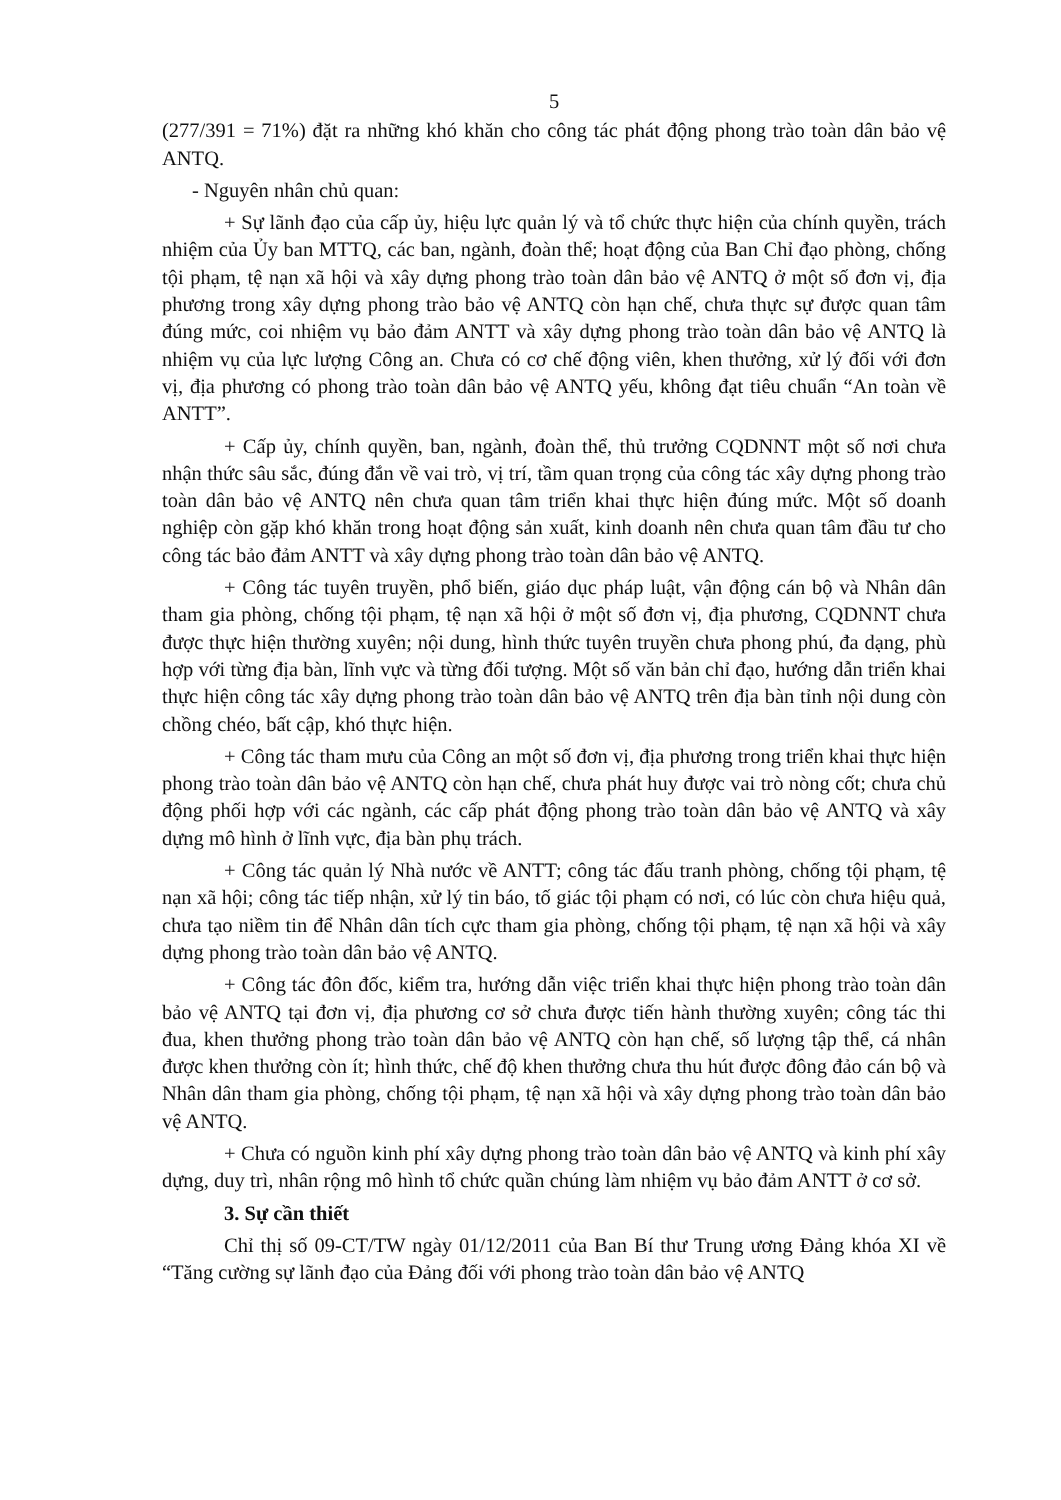5
(277/391 = 71%) đặt ra những khó khăn cho công tác phát động phong trào toàn dân bảo vệ ANTQ.
- Nguyên nhân chủ quan:
+ Sự lãnh đạo của cấp ủy, hiệu lực quản lý và tổ chức thực hiện của chính quyền, trách nhiệm của Ủy ban MTTQ, các ban, ngành, đoàn thể; hoạt động của Ban Chỉ đạo phòng, chống tội phạm, tệ nạn xã hội và xây dựng phong trào toàn dân bảo vệ ANTQ ở một số đơn vị, địa phương trong xây dựng phong trào bảo vệ ANTQ còn hạn chế, chưa thực sự được quan tâm đúng mức, coi nhiệm vụ bảo đảm ANTT và xây dựng phong trào toàn dân bảo vệ ANTQ là nhiệm vụ của lực lượng Công an. Chưa có cơ chế động viên, khen thưởng, xử lý đối với đơn vị, địa phương có phong trào toàn dân bảo vệ ANTQ yếu, không đạt tiêu chuẩn “An toàn về ANTT”.
+ Cấp ủy, chính quyền, ban, ngành, đoàn thể, thủ trưởng CQDNNT một số nơi chưa nhận thức sâu sắc, đúng đắn về vai trò, vị trí, tầm quan trọng của công tác xây dựng phong trào toàn dân bảo vệ ANTQ nên chưa quan tâm triển khai thực hiện đúng mức. Một số doanh nghiệp còn gặp khó khăn trong hoạt động sản xuất, kinh doanh nên chưa quan tâm đầu tư cho công tác bảo đảm ANTT và xây dựng phong trào toàn dân bảo vệ ANTQ.
+ Công tác tuyên truyền, phổ biến, giáo dục pháp luật, vận động cán bộ và Nhân dân tham gia phòng, chống tội phạm, tệ nạn xã hội ở một số đơn vị, địa phương, CQDNNT chưa được thực hiện thường xuyên; nội dung, hình thức tuyên truyền chưa phong phú, đa dạng, phù hợp với từng địa bàn, lĩnh vực và từng đối tượng. Một số văn bản chỉ đạo, hướng dẫn triển khai thực hiện công tác xây dựng phong trào toàn dân bảo vệ ANTQ trên địa bàn tỉnh nội dung còn chồng chéo, bất cập, khó thực hiện.
+ Công tác tham mưu của Công an một số đơn vị, địa phương trong triển khai thực hiện phong trào toàn dân bảo vệ ANTQ còn hạn chế, chưa phát huy được vai trò nòng cốt; chưa chủ động phối hợp với các ngành, các cấp phát động phong trào toàn dân bảo vệ ANTQ và xây dựng mô hình ở lĩnh vực, địa bàn phụ trách.
+ Công tác quản lý Nhà nước về ANTT; công tác đấu tranh phòng, chống tội phạm, tệ nạn xã hội; công tác tiếp nhận, xử lý tin báo, tố giác tội phạm có nơi, có lúc còn chưa hiệu quả, chưa tạo niềm tin để Nhân dân tích cực tham gia phòng, chống tội phạm, tệ nạn xã hội và xây dựng phong trào toàn dân bảo vệ ANTQ.
+ Công tác đôn đốc, kiểm tra, hướng dẫn việc triển khai thực hiện phong trào toàn dân bảo vệ ANTQ tại đơn vị, địa phương cơ sở chưa được tiến hành thường xuyên; công tác thi đua, khen thưởng phong trào toàn dân bảo vệ ANTQ còn hạn chế, số lượng tập thể, cá nhân được khen thưởng còn ít; hình thức, chế độ khen thưởng chưa thu hút được đông đảo cán bộ và Nhân dân tham gia phòng, chống tội phạm, tệ nạn xã hội và xây dựng phong trào toàn dân bảo vệ ANTQ.
+ Chưa có nguồn kinh phí xây dựng phong trào toàn dân bảo vệ ANTQ và kinh phí xây dựng, duy trì, nhân rộng mô hình tổ chức quần chúng làm nhiệm vụ bảo đảm ANTT ở cơ sở.
3. Sự cần thiết
Chỉ thị số 09-CT/TW ngày 01/12/2011 của Ban Bí thư Trung ương Đảng khóa XI về “Tăng cường sự lãnh đạo của Đảng đối với phong trào toàn dân bảo vệ ANTQ